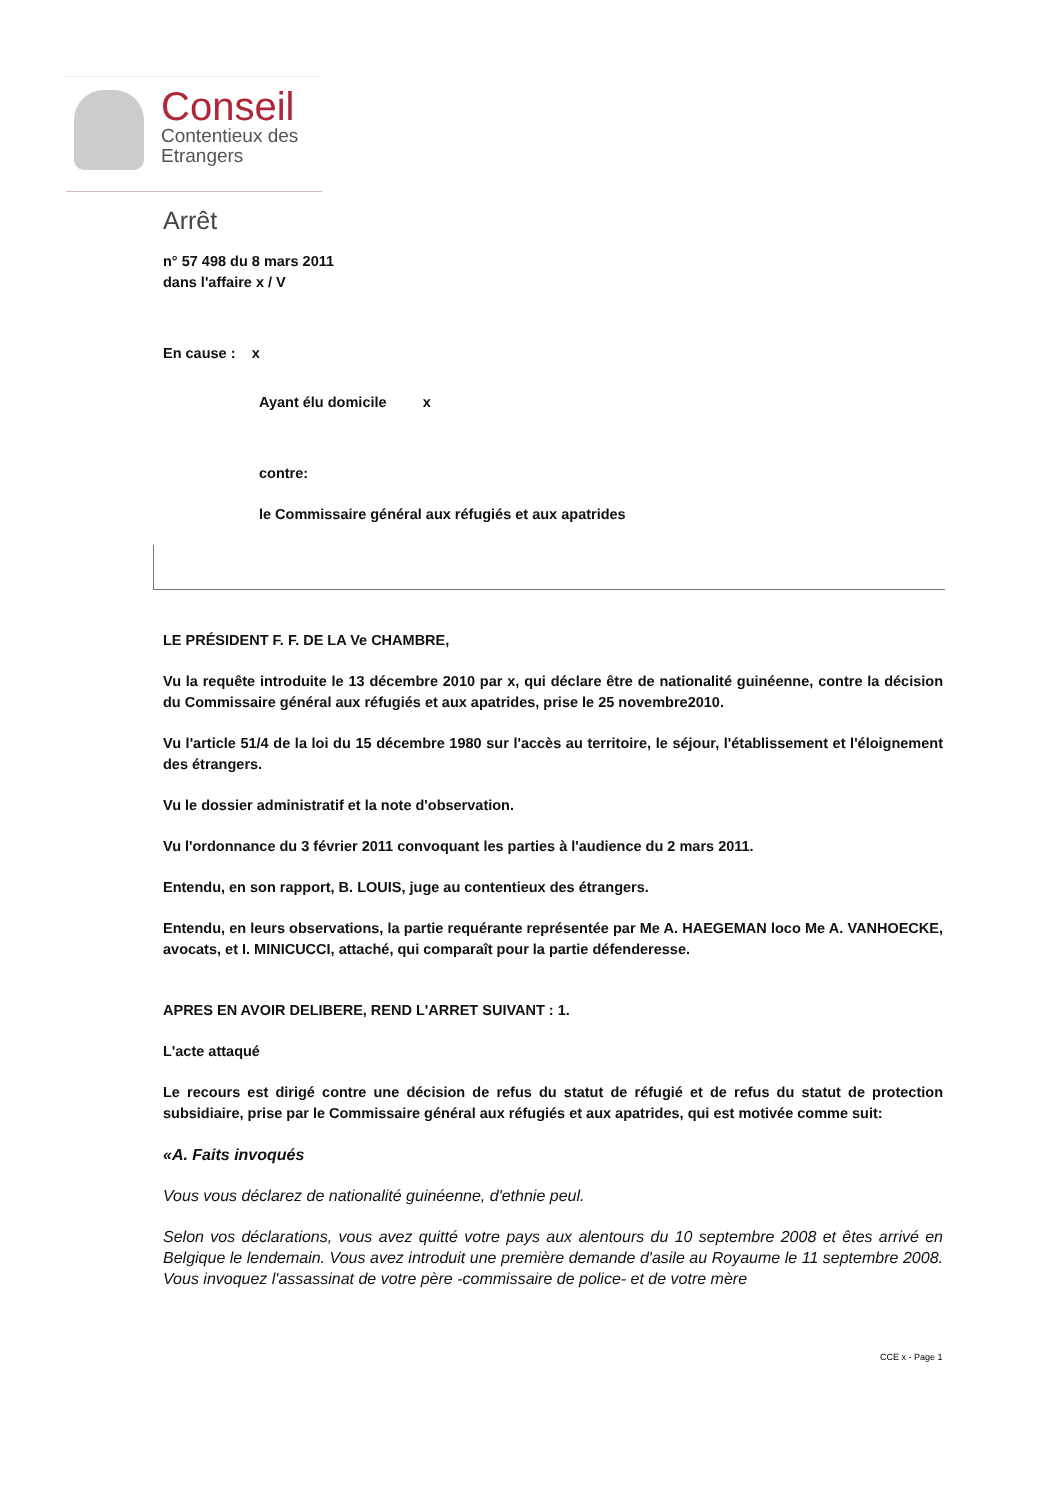Conseil
Contentieux des
Etrangers
Arrêt
n° 57 498 du 8 mars 2011
dans l'affaire x / V
En cause : x
Ayant élu domicile x
contre:
le Commissaire général aux réfugiés et aux apatrides
LE PRÉSIDENT F. F. DE LA Ve CHAMBRE,
Vu la requête introduite le 13 décembre 2010 par x, qui déclare être de nationalité guinéenne, contre la décision du Commissaire général aux réfugiés et aux apatrides, prise le 25 novembre2010.
Vu l'article 51/4 de la loi du 15 décembre 1980 sur l'accès au territoire, le séjour, l'établissement et l'éloignement des étrangers.
Vu le dossier administratif et la note d'observation.
Vu l'ordonnance du 3 février 2011 convoquant les parties à l'audience du 2 mars 2011.
Entendu, en son rapport, B. LOUIS, juge au contentieux des étrangers.
Entendu, en leurs observations, la partie requérante représentée par Me A. HAEGEMAN loco Me A. VANHOECKE, avocats, et I. MINICUCCI, attaché, qui comparaît pour la partie défenderesse.
APRES EN AVOIR DELIBERE, REND L'ARRET SUIVANT : 1.
L'acte attaqué
Le recours est dirigé contre une décision de refus du statut de réfugié et de refus du statut de protection subsidiaire, prise par le Commissaire général aux réfugiés et aux apatrides, qui est motivée comme suit:
«A. Faits invoqués
Vous vous déclarez de nationalité guinéenne, d'ethnie peul.
Selon vos déclarations, vous avez quitté votre pays aux alentours du 10 septembre 2008 et êtes arrivé en Belgique le lendemain. Vous avez introduit une première demande d'asile au Royaume le 11 septembre 2008. Vous invoquez l'assassinat de votre père -commissaire de police- et de votre mère
CCE x - Page 1